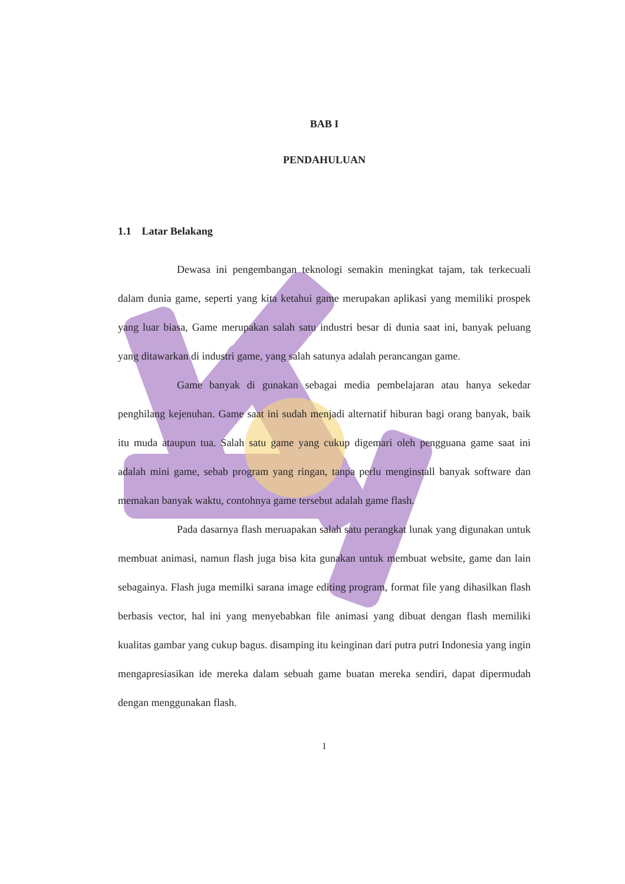BAB I
PENDAHULUAN
1.1 Latar Belakang
Dewasa ini pengembangan teknologi semakin meningkat tajam, tak terkecuali dalam dunia game, seperti yang kita ketahui game merupakan aplikasi yang memiliki prospek yang luar biasa, Game merupakan salah satu industri besar di dunia saat ini, banyak peluang yang ditawarkan di industri game, yang salah satunya adalah perancangan game.
Game banyak di gunakan sebagai media pembelajaran atau hanya sekedar penghilang kejenuhan. Game saat ini sudah menjadi alternatif hiburan bagi orang banyak, baik itu muda ataupun tua. Salah satu game yang cukup digemari oleh pengguana game saat ini adalah mini game, sebab program yang ringan, tanpa perlu menginstall banyak software dan memakan banyak waktu, contohnya game tersebut adalah game flash.
Pada dasarnya flash meruapakan salah satu perangkat lunak yang digunakan untuk membuat animasi, namun flash juga bisa kita gunakan untuk membuat website, game dan lain sebagainya. Flash juga memilki sarana image editing program, format file yang dihasilkan flash berbasis vector, hal ini yang menyebabkan file animasi yang dibuat dengan flash memiliki kualitas gambar yang cukup bagus. disamping itu keinginan dari putra putri Indonesia yang ingin mengapresiasikan ide mereka dalam sebuah game buatan mereka sendiri, dapat dipermudah dengan menggunakan flash.
1